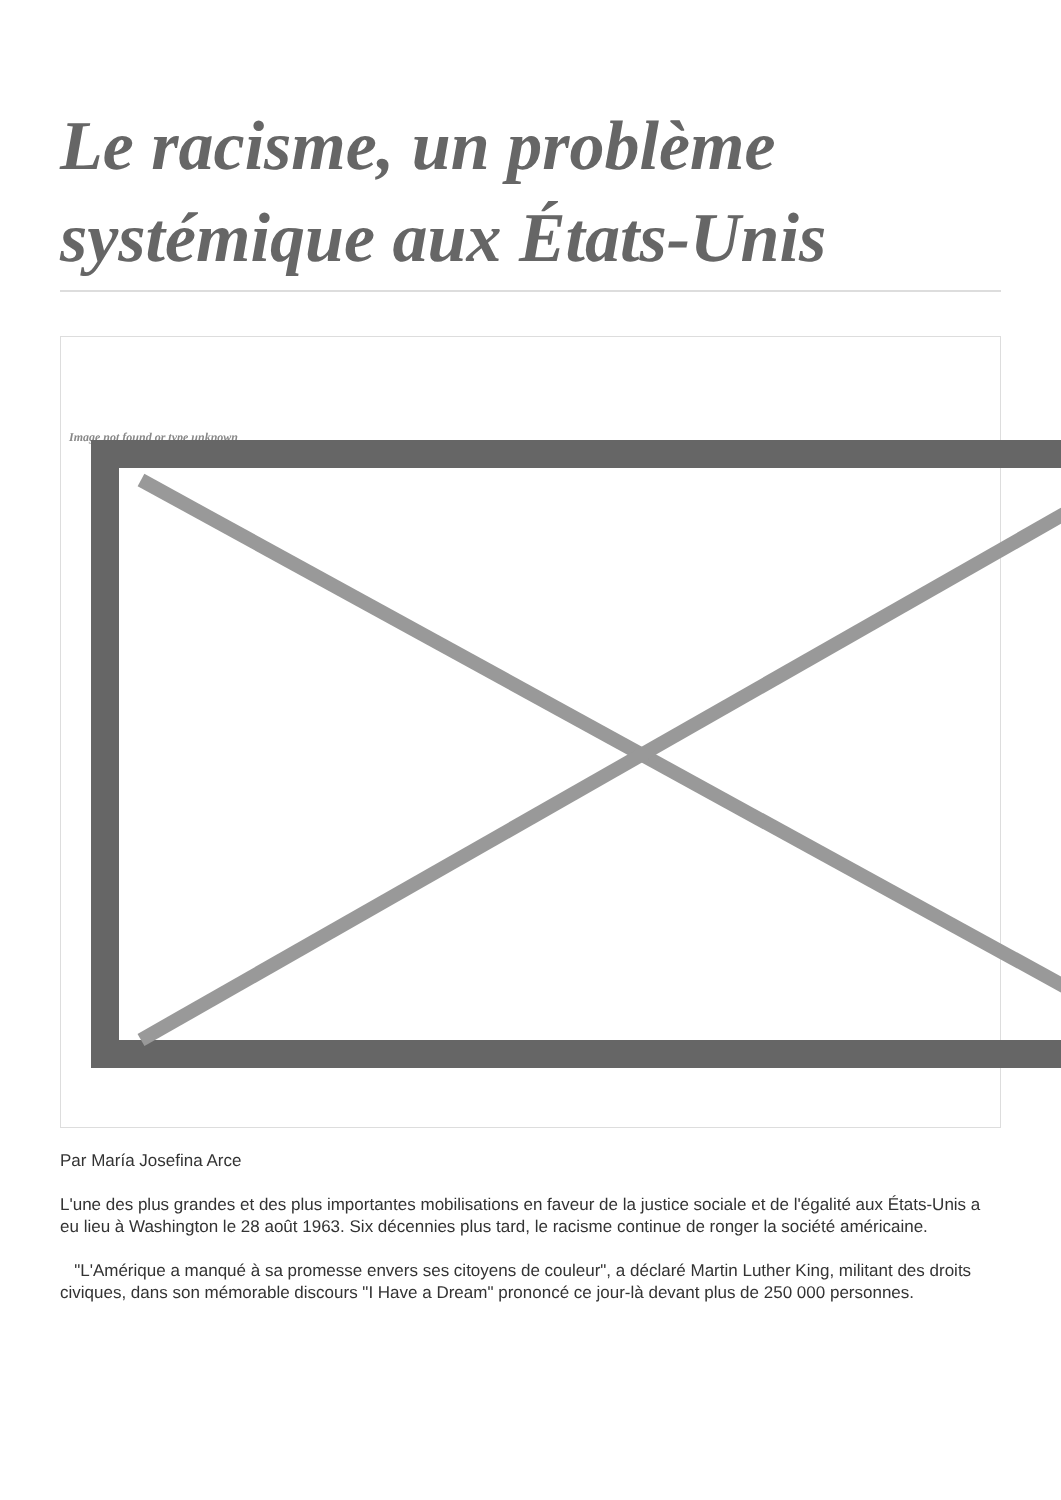Le racisme, un problème systémique aux États-Unis
Image not found or type unknown
Par María Josefina Arce
L'une des plus grandes et des plus importantes mobilisations en faveur de la justice sociale et de l'égalité aux États-Unis a eu lieu à Washington le 28 août 1963. Six décennies plus tard, le racisme continue de ronger la société américaine.
"L'Amérique a manqué à sa promesse envers ses citoyens de couleur", a déclaré Martin Luther King, militant des droits civiques, dans son mémorable discours "I Have a Dream" prononcé ce jour-là devant plus de 250 000 personnes.